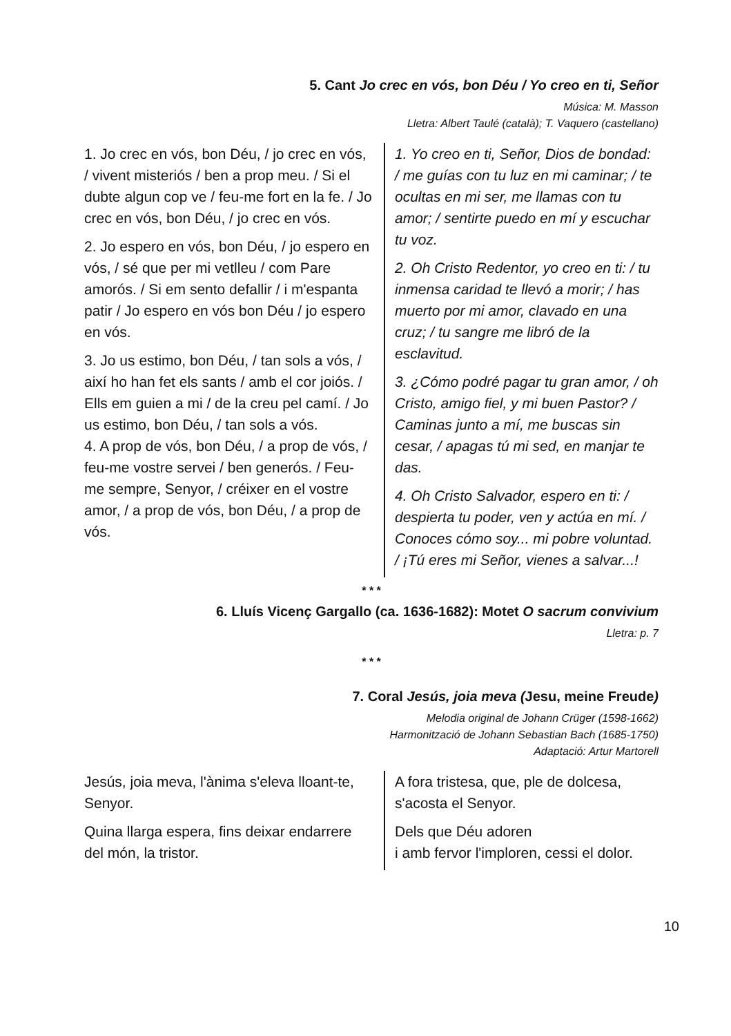5. Cant Jo crec en vós, bon Déu / Yo creo en ti, Señor
Música: M. Masson
Lletra: Albert Taulé (català); T. Vaquero (castellano)
1. Jo crec en vós, bon Déu, / jo crec en vós, / vivent misteriós / ben a prop meu. / Si el dubte algun cop ve / feu-me fort en la fe. / Jo crec en vós, bon Déu, / jo crec en vós.
2. Jo espero en vós, bon Déu, / jo espero en vós, / sé que per mi vetlleu / com Pare amorós. / Si em sento defallir / i m'espanta patir / Jo espero en vós bon Déu / jo espero en vós.
3. Jo us estimo, bon Déu, / tan sols a vós, / així ho han fet els sants / amb el cor joiós. / Ells em guien a mi / de la creu pel camí. / Jo us estimo, bon Déu, / tan sols a vós.
4. A prop de vós, bon Déu, / a prop de vós, / feu-me vostre servei / ben generós. / Feu-me sempre, Senyor, / créixer en el vostre amor, / a prop de vós, bon Déu, / a prop de vós.
1. Yo creo en ti, Señor, Dios de bondad: / me guías con tu luz en mi caminar; / te ocultas en mi ser, me llamas con tu amor; / sentirte puedo en mí y escuchar tu voz.
2. Oh Cristo Redentor, yo creo en ti: / tu inmensa caridad te llevó a morir; / has muerto por mi amor, clavado en una cruz; / tu sangre me libró de la esclavitud.
3. ¿Cómo podré pagar tu gran amor, / oh Cristo, amigo fiel, y mi buen Pastor? / Caminas junto a mí, me buscas sin cesar, / apagas tú mi sed, en manjar te das.
4. Oh Cristo Salvador, espero en ti: / despierta tu poder, ven y actúa en mí. / Conoces cómo soy... mi pobre voluntad. / ¡Tú eres mi Señor, vienes a salvar...!
* * *
6. Lluís Vicenç Gargallo (ca. 1636-1682): Motet O sacrum convivium
Lletra: p. 7
* * *
7. Coral Jesús, joia meva (Jesu, meine Freude)
Melodia original de Johann Crüger (1598-1662)
Harmonització de Johann Sebastian Bach (1685-1750)
Adaptació: Artur Martorell
Jesús, joia meva, l'ànima s'eleva lloant-te, Senyor.
Quina llarga espera, fins deixar endarrere del món, la tristor.
A fora tristesa, que, ple de dolcesa, s'acosta el Senyor.
Dels que Déu adoren
i amb fervor l'imploren, cessi el dolor.
10